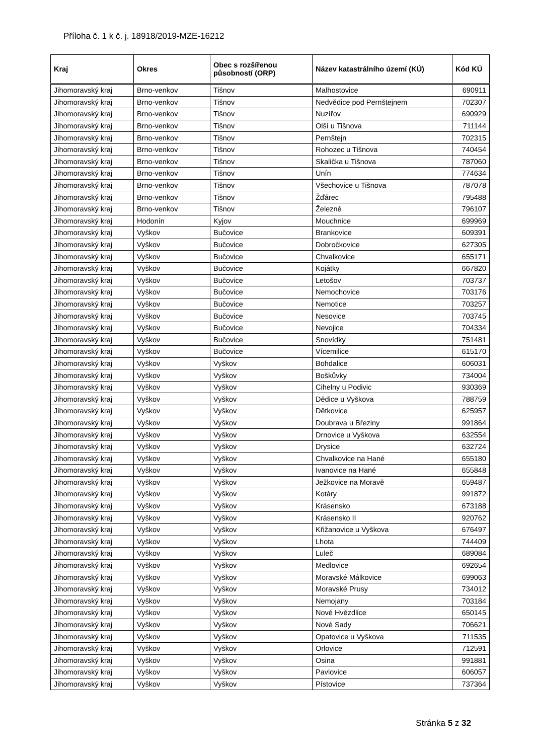Příloha č. 1 k č. j. 18918/2019-MZE-16212
| Kraj | Okres | Obec s rozšířenou působností (ORP) | Název katastrálního území (KÚ) | Kód KÚ |
| --- | --- | --- | --- | --- |
| Jihomoravský kraj | Brno-venkov | Tišnov | Malhostovice | 690911 |
| Jihomoravský kraj | Brno-venkov | Tišnov | Nedvědice pod Pernštejnem | 702307 |
| Jihomoravský kraj | Brno-venkov | Tišnov | Nuzířov | 690929 |
| Jihomoravský kraj | Brno-venkov | Tišnov | Olší u Tišnova | 711144 |
| Jihomoravský kraj | Brno-venkov | Tišnov | Pernštejn | 702315 |
| Jihomoravský kraj | Brno-venkov | Tišnov | Rohozec u Tišnova | 740454 |
| Jihomoravský kraj | Brno-venkov | Tišnov | Skalička u Tišnova | 787060 |
| Jihomoravský kraj | Brno-venkov | Tišnov | Unín | 774634 |
| Jihomoravský kraj | Brno-venkov | Tišnov | Všechovice u Tišnova | 787078 |
| Jihomoravský kraj | Brno-venkov | Tišnov | Žďárec | 795488 |
| Jihomoravský kraj | Brno-venkov | Tišnov | Železné | 796107 |
| Jihomoravský kraj | Hodonín | Kyjov | Mouchnice | 699969 |
| Jihomoravský kraj | Vyškov | Bučovice | Brankovice | 609391 |
| Jihomoravský kraj | Vyškov | Bučovice | Dobročkovice | 627305 |
| Jihomoravský kraj | Vyškov | Bučovice | Chvalkovice | 655171 |
| Jihomoravský kraj | Vyškov | Bučovice | Kojátky | 667820 |
| Jihomoravský kraj | Vyškov | Bučovice | Letošov | 703737 |
| Jihomoravský kraj | Vyškov | Bučovice | Nemochovice | 703176 |
| Jihomoravský kraj | Vyškov | Bučovice | Nemotice | 703257 |
| Jihomoravský kraj | Vyškov | Bučovice | Nesovice | 703745 |
| Jihomoravský kraj | Vyškov | Bučovice | Nevojice | 704334 |
| Jihomoravský kraj | Vyškov | Bučovice | Snovídky | 751481 |
| Jihomoravský kraj | Vyškov | Bučovice | Vícemilice | 615170 |
| Jihomoravský kraj | Vyškov | Vyškov | Bohdalice | 606031 |
| Jihomoravský kraj | Vyškov | Vyškov | Boškůvky | 734004 |
| Jihomoravský kraj | Vyškov | Vyškov | Cihelny u Podivic | 930369 |
| Jihomoravský kraj | Vyškov | Vyškov | Dědice u Vyškova | 788759 |
| Jihomoravský kraj | Vyškov | Vyškov | Dětkovice | 625957 |
| Jihomoravský kraj | Vyškov | Vyškov | Doubrava u Březiny | 991864 |
| Jihomoravský kraj | Vyškov | Vyškov | Drnovice u Vyškova | 632554 |
| Jihomoravský kraj | Vyškov | Vyškov | Drysice | 632724 |
| Jihomoravský kraj | Vyškov | Vyškov | Chvalkovice na Hané | 655180 |
| Jihomoravský kraj | Vyškov | Vyškov | Ivanovice na Hané | 655848 |
| Jihomoravský kraj | Vyškov | Vyškov | Ježkovice na Moravě | 659487 |
| Jihomoravský kraj | Vyškov | Vyškov | Kotáry | 991872 |
| Jihomoravský kraj | Vyškov | Vyškov | Krásensko | 673188 |
| Jihomoravský kraj | Vyškov | Vyškov | Krásensko II | 920762 |
| Jihomoravský kraj | Vyškov | Vyškov | Křižanovice u Vyškova | 676497 |
| Jihomoravský kraj | Vyškov | Vyškov | Lhota | 744409 |
| Jihomoravský kraj | Vyškov | Vyškov | Luleč | 689084 |
| Jihomoravský kraj | Vyškov | Vyškov | Medlovice | 692654 |
| Jihomoravský kraj | Vyškov | Vyškov | Moravské Málkovice | 699063 |
| Jihomoravský kraj | Vyškov | Vyškov | Moravské Prusy | 734012 |
| Jihomoravský kraj | Vyškov | Vyškov | Nemojany | 703184 |
| Jihomoravský kraj | Vyškov | Vyškov | Nové Hvězdlice | 650145 |
| Jihomoravský kraj | Vyškov | Vyškov | Nové Sady | 706621 |
| Jihomoravský kraj | Vyškov | Vyškov | Opatovice u Vyškova | 711535 |
| Jihomoravský kraj | Vyškov | Vyškov | Orlovice | 712591 |
| Jihomoravský kraj | Vyškov | Vyškov | Osina | 991881 |
| Jihomoravský kraj | Vyškov | Vyškov | Pavlovice | 606057 |
| Jihomoravský kraj | Vyškov | Vyškov | Pístovice | 737364 |
Stránka 5 z 32